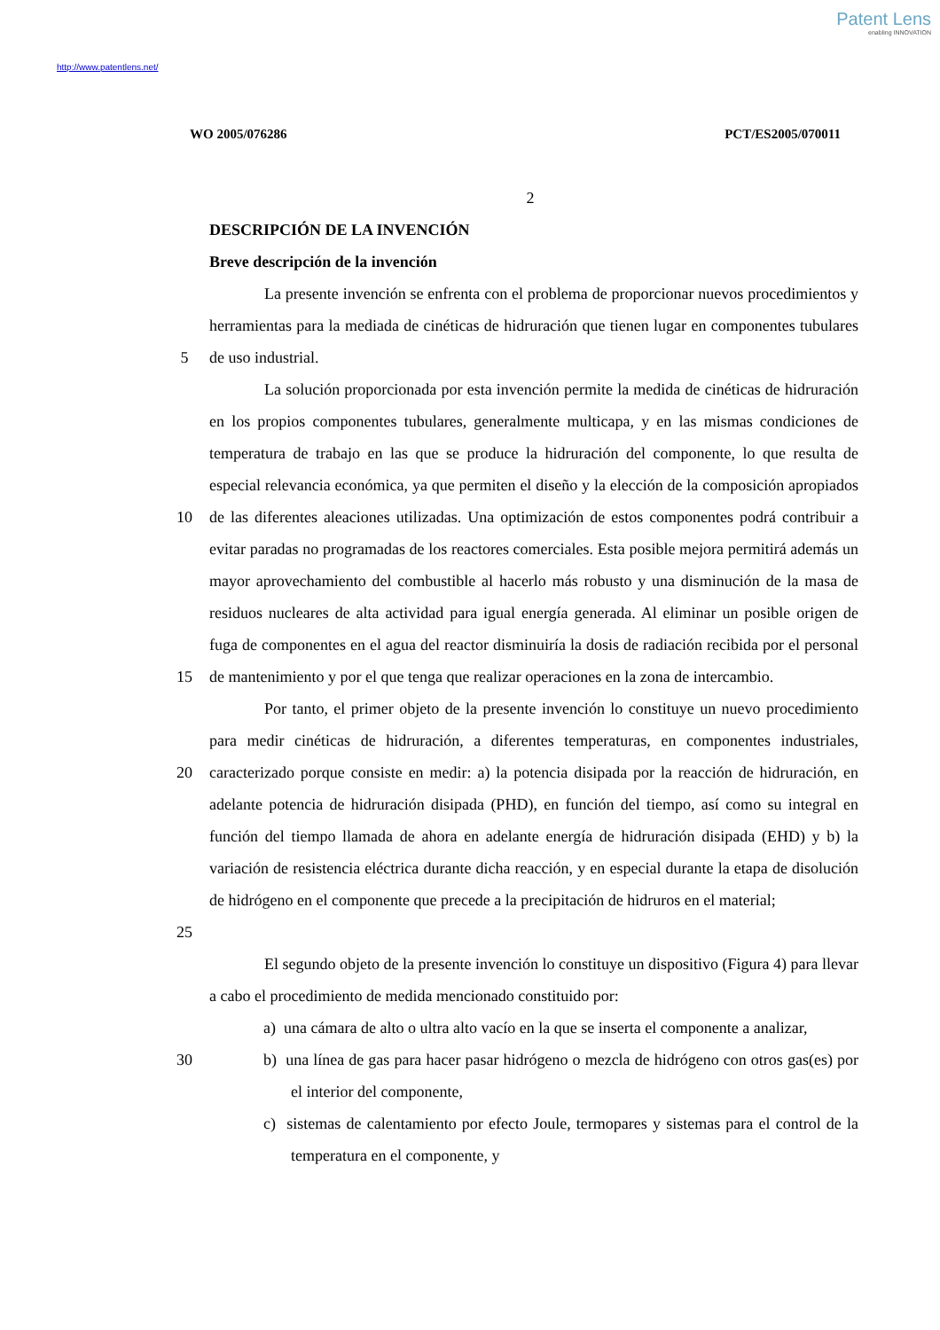Patent Lens
enabling INNOVATION
http://www.patentlens.net/
WO 2005/076286 PCT/ES2005/070011
2
DESCRIPCIÓN DE LA INVENCIÓN
Breve descripción de la invención
5 La presente invención se enfrenta con el problema de proporcionar nuevos procedimientos y herramientas para la mediada de cinéticas de hidruración que tienen lugar en componentes tubulares de uso industrial.
10
15
La solución proporcionada por esta invención permite la medida de cinéticas de hidruración en los propios componentes tubulares, generalmente multicapa, y en las mismas condiciones de temperatura de trabajo en las que se produce la hidruración del componente, lo que resulta de especial relevancia económica, ya que permiten el diseño y la elección de la composición apropiados de las diferentes aleaciones utilizadas. Una optimización de estos componentes podrá contribuir a evitar paradas no programadas de los reactores comerciales. Esta posible mejora permitirá además un mayor aprovechamiento del combustible al hacerlo más robusto y una disminución de la masa de residuos nucleares de alta actividad para igual energía generada. Al eliminar un posible origen de fuga de componentes en el agua del reactor disminuiría la dosis de radiación recibida por el personal de mantenimiento y por el que tenga que realizar operaciones en la zona de intercambio.
20
25
Por tanto, el primer objeto de la presente invención lo constituye un nuevo procedimiento para medir cinéticas de hidruración, a diferentes temperaturas, en componentes industriales, caracterizado porque consiste en medir: a) la potencia disipada por la reacción de hidruración, en adelante potencia de hidruración disipada (PHD), en función del tiempo, así como su integral en función del tiempo llamada de ahora en adelante energía de hidruración disipada (EHD) y b) la variación de resistencia eléctrica durante dicha reacción, y en especial durante la etapa de disolución de hidrógeno en el componente que precede a la precipitación de hidruros en el material;
El segundo objeto de la presente invención lo constituye un dispositivo (Figura 4) para llevar a cabo el procedimiento de medida mencionado constituido por:
a) una cámara de alto o ultra alto vacío en la que se inserta el componente a analizar,
30 b) una línea de gas para hacer pasar hidrógeno o mezcla de hidrógeno con otros gas(es) por el interior del componente,
c) sistemas de calentamiento por efecto Joule, termopares y sistemas para el control de la temperatura en el componente, y